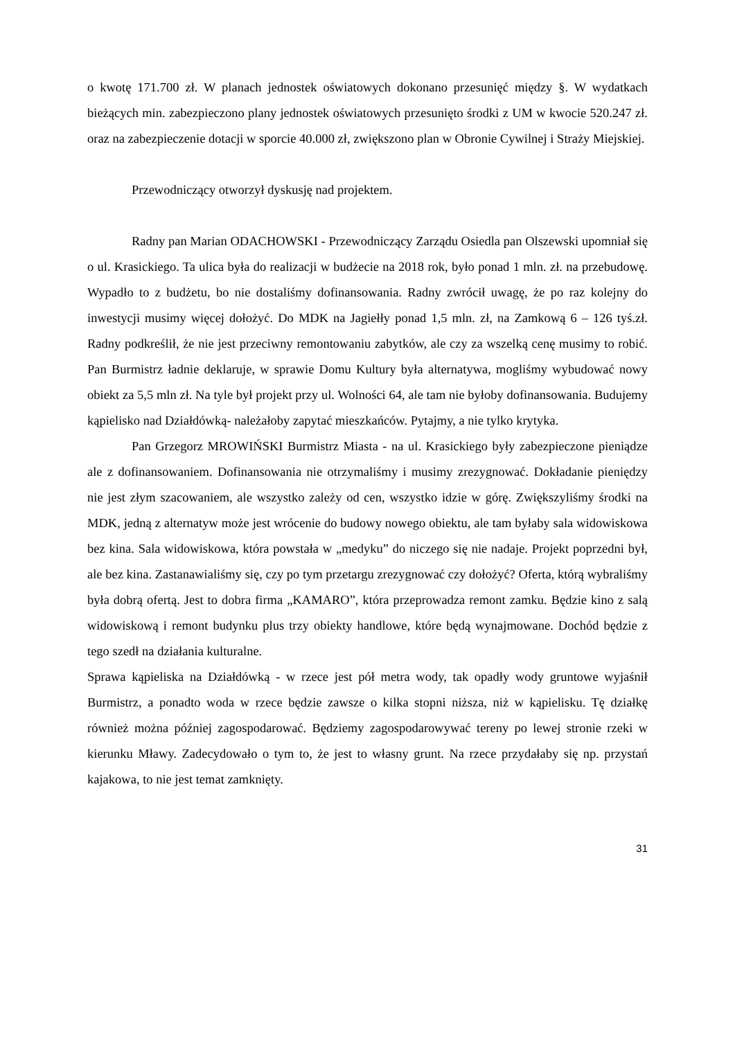o kwotę 171.700 zł. W planach jednostek oświatowych dokonano przesunięć między §. W wydatkach bieżących min. zabezpieczono plany jednostek oświatowych przesunięto środki z UM w kwocie 520.247 zł. oraz na zabezpieczenie dotacji w sporcie 40.000 zł, zwiększono plan w Obronie Cywilnej i Straży Miejskiej.
Przewodniczący otworzył dyskusję nad projektem.
Radny pan Marian ODACHOWSKI - Przewodniczący Zarządu Osiedla pan Olszewski upomniał się o ul. Krasickiego. Ta ulica była do realizacji w budżecie na 2018 rok, było ponad 1 mln. zł. na przebudowę. Wypadło to z budżetu, bo nie dostaliśmy dofinansowania. Radny zwrócił uwagę, że po raz kolejny do inwestycji musimy więcej dołożyć. Do MDK na Jagiełły ponad 1,5 mln. zł, na Zamkową 6 – 126 tyś.zł. Radny podkreślił, że nie jest przeciwny remontowaniu zabytków, ale czy za wszelką cenę musimy to robić. Pan Burmistrz ładnie deklaruje, w sprawie Domu Kultury była alternatywa, mogliśmy wybudować nowy obiekt za 5,5 mln zł. Na tyle był projekt przy ul. Wolności 64, ale tam nie byłoby dofinansowania. Budujemy kąpielisko nad Działdówką- należałoby zapytać mieszkańców. Pytajmy, a nie tylko krytyka.
Pan Grzegorz MROWIŃSKI Burmistrz Miasta - na ul. Krasickiego były zabezpieczone pieniądze ale z dofinansowaniem. Dofinansowania nie otrzymaliśmy i musimy zrezygnować. Dokładanie pieniędzy nie jest złym szacowaniem, ale wszystko zależy od cen, wszystko idzie w górę. Zwiększyliśmy środki na MDK, jedną z alternatyw może jest wrócenie do budowy nowego obiektu, ale tam byłaby sala widowiskowa bez kina. Sala widowiskowa, która powstała w „medyku” do niczego się nie nadaje. Projekt poprzedni był, ale bez kina. Zastanawialiśmy się, czy po tym przetargu zrezygnować czy dołożyć? Oferta, którą wybraliśmy była dobrą ofertą. Jest to dobra firma „KAMARO”, która przeprowadza remont zamku. Będzie kino z salą widowiskową i remont budynku plus trzy obiekty handlowe, które będą wynajmowane. Dochód będzie z tego szedł na działania kulturalne.
Sprawa kąpieliska na Działdówką - w rzece jest pół metra wody, tak opadły wody gruntowe wyjaśnił Burmistrz, a ponadto woda w rzece będzie zawsze o kilka stopni niższa, niż w kąpielisku. Tę działkę również można później zagospodarować. Będziemy zagospodarowywać tereny po lewej stronie rzeki w kierunku Mławy. Zadecydowało o tym to, że jest to własny grunt. Na rzece przydałaby się np. przystań kajakowa, to nie jest temat zamknięty.
31